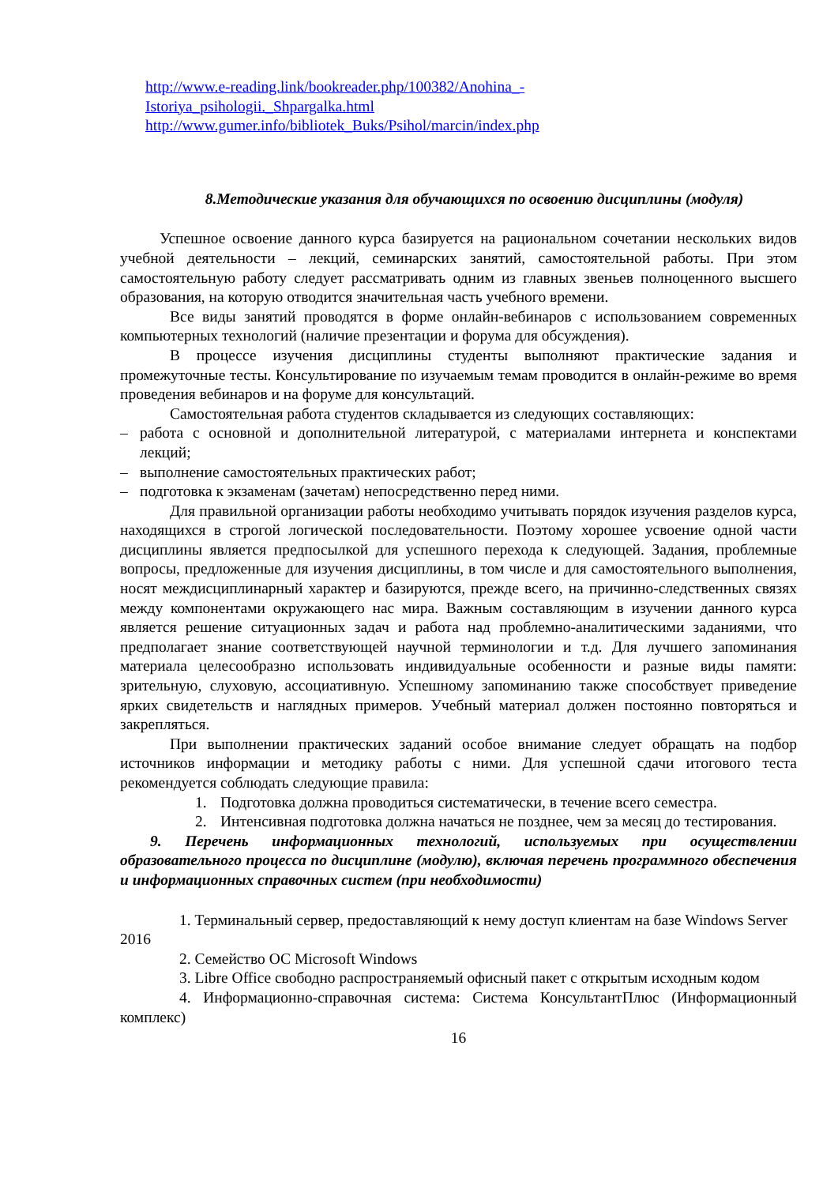http://www.e-reading.link/bookreader.php/100382/Anohina_-
Istoriya_psihologii._Shpargalka.html
http://www.gumer.info/bibliotek_Buks/Psihol/marcin/index.php
8.Методические указания для обучающихся по освоению дисциплины (модуля)
Успешное освоение данного курса базируется на рациональном сочетании нескольких видов учебной деятельности – лекций, семинарских занятий, самостоятельной работы. При этом самостоятельную работу следует рассматривать одним из главных звеньев полноценного высшего образования, на которую отводится значительная часть учебного времени.
Все виды занятий проводятся в форме онлайн-вебинаров с использованием современных компьютерных технологий (наличие презентации и форума для обсуждения).
В процессе изучения дисциплины студенты выполняют практические задания и промежуточные тесты. Консультирование по изучаемым темам проводится в онлайн-режиме во время проведения вебинаров и на форуме для консультаций.
Самостоятельная работа студентов складывается из следующих составляющих:
– работа с основной и дополнительной литературой, с материалами интернета и конспектами лекций;
– выполнение самостоятельных практических работ;
– подготовка к экзаменам (зачетам) непосредственно перед ними.
Для правильной организации работы необходимо учитывать порядок изучения разделов курса, находящихся в строгой логической последовательности. Поэтому хорошее усвоение одной части дисциплины является предпосылкой для успешного перехода к следующей. Задания, проблемные вопросы, предложенные для изучения дисциплины, в том числе и для самостоятельного выполнения, носят междисциплинарный характер и базируются, прежде всего, на причинно-следственных связях между компонентами окружающего нас мира. Важным составляющим в изучении данного курса является решение ситуационных задач и работа над проблемно-аналитическими заданиями, что предполагает знание соответствующей научной терминологии и т.д. Для лучшего запоминания материала целесообразно использовать индивидуальные особенности и разные виды памяти: зрительную, слуховую, ассоциативную. Успешному запоминанию также способствует приведение ярких свидетельств и наглядных примеров. Учебный материал должен постоянно повторяться и закрепляться.
При выполнении практических заданий особое внимание следует обращать на подбор источников информации и методику работы с ними. Для успешной сдачи итогового теста рекомендуется соблюдать следующие правила:
1. Подготовка должна проводиться систематически, в течение всего семестра.
2. Интенсивная подготовка должна начаться не позднее, чем за месяц до тестирования.
9. Перечень информационных технологий, используемых при осуществлении образовательного процесса по дисциплине (модулю), включая перечень программного обеспечения и информационных справочных систем (при необходимости)
1. Терминальный сервер, предоставляющий к нему доступ клиентам на базе Windows Server 2016
2. Семейство ОС Microsoft Windows
3. Libre Office свободно распространяемый офисный пакет с открытым исходным кодом
4. Информационно-справочная система: Система КонсультантПлюс (Информационный комплекс)
16